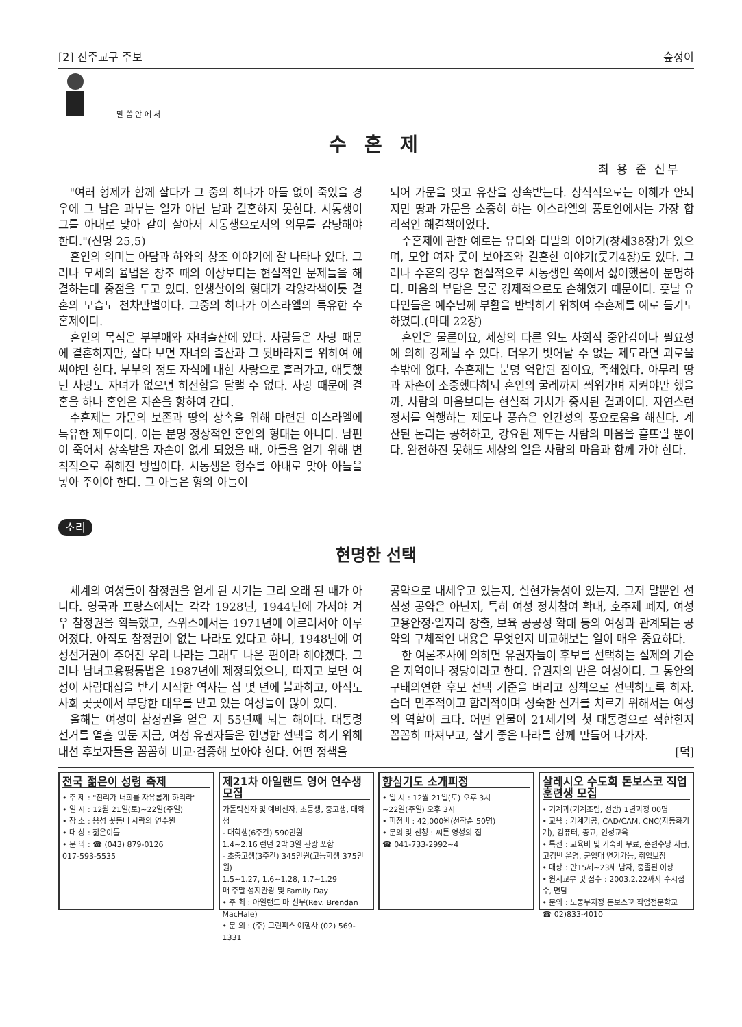[2] 전주교구 주보 숲정이
말 씀 안 에 서
수 혼 제
최 용 준 신부
"여러 형제가 함께 살다가 그 중의 하나가 아들 없이 죽었을 경우에 그 남은 과부는 일가 아닌 남과 결혼하지 못한다. 시동생이 그를 아내로 맞아 같이 살아서 시동생으로서의 의무를 감당해야 한다."(신명 25,5)
혼인의 의미는 아담과 하와의 창조 이야기에 잘 나타나 있다. 그러나 모세의 율법은 창조 때의 이상보다는 현실적인 문제들을 해결하는데 중점을 두고 있다. 인생살이의 형태가 각양각색이듯 결혼의 모습도 천차만별이다. 그중의 하나가 이스라엘의 특유한 수혼제이다.
혼인의 목적은 부부애와 자녀출산에 있다. 사람들은 사랑 때문에 결혼하지만, 살다 보면 자녀의 출산과 그 뒷바라지를 위하여 애써야만 한다. 부부의 정도 자식에 대한 사랑으로 흘러가고, 애틋했던 사랑도 자녀가 없으면 허전함을 달랠 수 없다. 사랑 때문에 결혼을 하나 혼인은 자손을 향하여 간다.
수혼제는 가문의 보존과 땅의 상속을 위해 마련된 이스라엘에 특유한 제도이다. 이는 분명 정상적인 혼인의 형태는 아니다. 남편이 죽어서 상속받을 자손이 없게 되었을 때, 아들을 얻기 위해 변칙적으로 취해진 방법이다. 시동생은 형수를 아내로 맞아 아들을 낳아 주어야 한다. 그 아들은 형의 아들이
되어 가문을 잇고 유산을 상속받는다. 상식적으로는 이해가 안되지만 땅과 가문을 소중히 하는 이스라엘의 풍토안에서는 가장 합리적인 해결책이었다.
수혼제에 관한 예로는 유다와 다말의 이야기(창세38장)가 있으며, 모압 여자 룻이 보아즈와 결혼한 이야기(룻기4장)도 있다. 그러나 수혼의 경우 현실적으로 시동생인 쪽에서 싫어했음이 분명하다. 마음의 부담은 물론 경제적으로도 손해였기 때문이다. 훗날 유다인들은 예수님께 부활을 반박하기 위하여 수혼제를 예로 들기도 하였다.(마태 22장)
혼인은 물론이요, 세상의 다른 일도 사회적 중압감이나 필요성에 의해 강제될 수 있다. 더우기 벗어날 수 없는 제도라면 괴로울 수밖에 없다. 수혼제는 분명 억압된 짐이요, 족쇄였다. 아무리 땅과 자손이 소중했다하되 혼인의 굴레까지 씌워가며 지켜야만 했을까. 사람의 마음보다는 현실적 가치가 중시된 결과이다. 자연스런 정서를 역행하는 제도나 풍습은 인간성의 풍요로움을 해친다. 계산된 논리는 공허하고, 강요된 제도는 사람의 마음을 흩뜨릴 뿐이다. 완전하진 못해도 세상의 일은 사람의 마음과 함께 가야 한다.
소리
현명한 선택
세계의 여성들이 참정권을 얻게 된 시기는 그리 오래 된 때가 아니다. 영국과 프랑스에서는 각각 1928년, 1944년에 가서야 겨우 참정권을 획득했고, 스위스에서는 1971년에 이르러서야 이루어졌다. 아직도 참정권이 없는 나라도 있다고 하니, 1948년에 여성선거권이 주어진 우리 나라는 그래도 나은 편이라 해야겠다. 그러나 남녀고용평등법은 1987년에 제정되었으니, 따지고 보면 여성이 사람대접을 받기 시작한 역사는 십 몇 년에 불과하고, 아직도 사회 곳곳에서 부당한 대우를 받고 있는 여성들이 많이 있다.
올해는 여성이 참정권을 얻은 지 55년째 되는 해이다. 대통령 선거를 열흘 앞둔 지금, 여성 유권자들은 현명한 선택을 하기 위해 대선 후보자들을 꼼꼼히 비교·검증해 보아야 한다. 어떤 정책을
공약으로 내세우고 있는지, 실현가능성이 있는지, 그저 말뿐인 선심성 공약은 아닌지, 특히 여성 정치참여 확대, 호주제 폐지, 여성 고용안정·일자리 창출, 보육 공공성 확대 등의 여성과 관계되는 공약의 구체적인 내용은 무엇인지 비교해보는 일이 매우 중요하다.
한 여론조사에 의하면 유권자들이 후보를 선택하는 실제의 기준은 지역이나 정당이라고 한다. 유권자의 반은 여성이다. 그 동안의 구태의연한 후보 선택 기준을 버리고 정책으로 선택하도록 하자. 좀더 민주적이고 합리적이며 성숙한 선거를 치르기 위해서는 여성의 역할이 크다. 어떤 인물이 21세기의 첫 대통령으로 적합한지 꼼꼼히 따져보고, 살기 좋은 나라를 함께 만들어 나가자.
[덕]
전국 젊은이 성령 축제
• 주 제 : "진리가 너희를 자유롭게 하리라"
• 일 시 : 12월 21일(토)~22일(주일)
• 장 소 : 음성 꽃동네 사랑의 연수원
• 대 상 : 젊은이들
• 문 의 : ☎ (043) 879-0126
017-593-5535
제21차 아일랜드 영어 연수생 모집
가톨릭신자 및 예비신자, 초등생, 중고생, 대학생
- 대학생(6주간) 590만원
1.4~2.16 런던 2박 3일 관광 포함
- 초중고생(3주간) 345만원(고등학생 375만원)
1.5~1.27, 1.6~1.28, 1.7~1.29
매 주말 성지관광 및 Family Day
• 주 최 : 아일랜드 마 신부(Rev. Brendan MacHale)
• 문 의 : (주) 그린피스 여행사 (02) 569-1331
향심기도 소개피정
• 일 시 : 12월 21일(토) 오후 3시
~22일(주일) 오후 3시
• 피정비 : 42,000원(선착순 50명)
• 문의 및 신청 : 씨튼 영성의 집
☎ 041-733-2992~4
살레시오 수도회 돈보스코 직업훈련생 모집
• 기계과(기계조립, 선반) 1년과정 00명
• 교육 : 기계가공, CAD/CAM, CNC(자동화기계), 컴퓨터, 종교, 인성교육
• 특전 : 교육비 및 기숙비 무료, 훈련수당 지급, 고검반 운영, 군입대 연기가능, 취업보장
• 대상 : 만15세~23세 남자, 중졸된 이상
• 원서교부 및 접수 : 2003.2.22까지 수시접수, 면담
• 문의 : 노동부지정 돈보스꼬 직업전문학교
☎ 02)833-4010